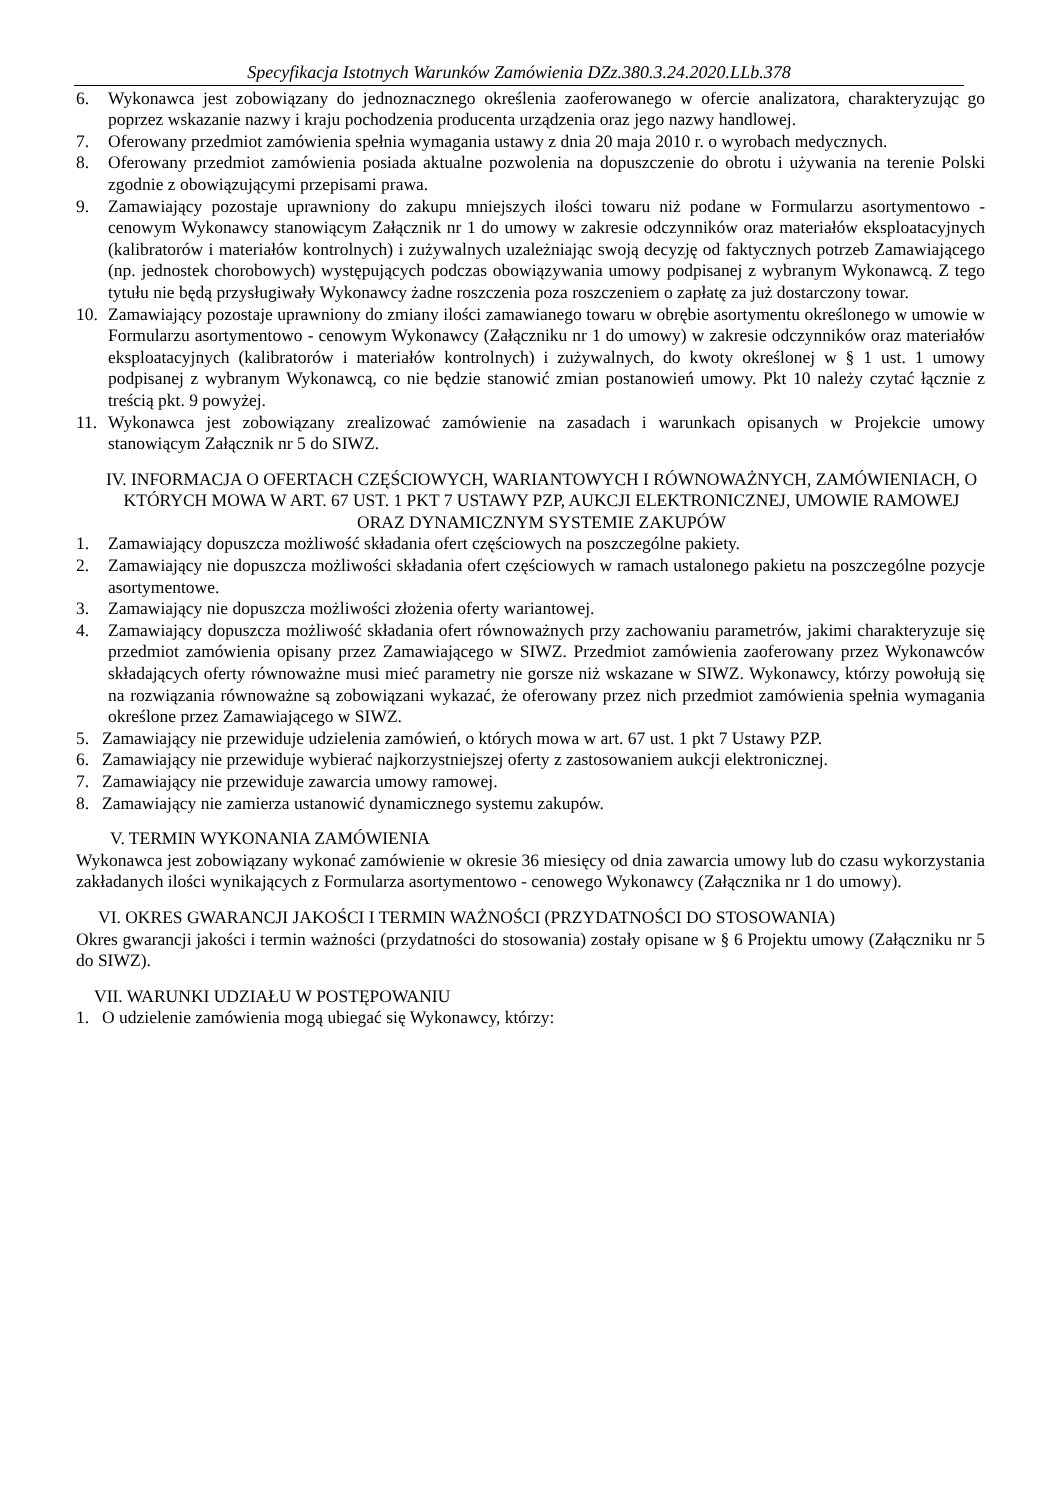Specyfikacja Istotnych Warunków Zamówienia DZz.380.3.24.2020.LLb.378
6. Wykonawca jest zobowiązany do jednoznacznego określenia zaoferowanego w ofercie analizatora, charakteryzując go poprzez wskazanie nazwy i kraju pochodzenia producenta urządzenia oraz jego nazwy handlowej.
7. Oferowany przedmiot zamówienia spełnia wymagania ustawy z dnia 20 maja 2010 r. o wyrobach medycznych.
8. Oferowany przedmiot zamówienia posiada aktualne pozwolenia na dopuszczenie do obrotu i używania na terenie Polski zgodnie z obowiązującymi przepisami prawa.
9. Zamawiający pozostaje uprawniony do zakupu mniejszych ilości towaru niż podane w Formularzu asortymentowo - cenowym Wykonawcy stanowiącym Załącznik nr 1 do umowy w zakresie odczynników oraz materiałów eksploatacyjnych (kalibratorów i materiałów kontrolnych) i zużywalnych uzależniając swoją decyzję od faktycznych potrzeb Zamawiającego (np. jednostek chorobowych) występujących podczas obowiązywania umowy podpisanej z wybranym Wykonawcą. Z tego tytułu nie będą przysługiwały Wykonawcy żadne roszczenia poza roszczeniem o zapłatę za już dostarczony towar.
10. Zamawiający pozostaje uprawniony do zmiany ilości zamawianego towaru w obrębie asortymentu określonego w umowie w Formularzu asortymentowo - cenowym Wykonawcy (Załączniku nr 1 do umowy) w zakresie odczynników oraz materiałów eksploatacyjnych (kalibratorów i materiałów kontrolnych) i zużywalnych, do kwoty określonej w § 1 ust. 1 umowy podpisanej z wybranym Wykonawcą, co nie będzie stanowić zmian postanowień umowy. Pkt 10 należy czytać łącznie z treścią pkt. 9 powyżej.
11. Wykonawca jest zobowiązany zrealizować zamówienie na zasadach i warunkach opisanych w Projekcie umowy stanowiącym Załącznik nr 5 do SIWZ.
IV. INFORMACJA O OFERTACH CZĘŚCIOWYCH, WARIANTOWYCH I RÓWNOWAŻNYCH, ZAMÓWIENIACH, O KTÓRYCH MOWA W ART. 67 UST. 1 PKT 7 USTAWY PZP, AUKCJI ELEKTRONICZNEJ, UMOWIE RAMOWEJ ORAZ DYNAMICZNYM SYSTEMIE ZAKUPÓW
1. Zamawiający dopuszcza możliwość składania ofert częściowych na poszczególne pakiety.
2. Zamawiający nie dopuszcza możliwości składania ofert częściowych w ramach ustalonego pakietu na poszczególne pozycje asortymentowe.
3. Zamawiający nie dopuszcza możliwości złożenia oferty wariantowej.
4. Zamawiający dopuszcza możliwość składania ofert równoważnych przy zachowaniu parametrów, jakimi charakteryzuje się przedmiot zamówienia opisany przez Zamawiającego w SIWZ. Przedmiot zamówienia zaoferowany przez Wykonawców składających oferty równoważne musi mieć parametry nie gorsze niż wskazane w SIWZ. Wykonawcy, którzy powołują się na rozwiązania równoważne są zobowiązani wykazać, że oferowany przez nich przedmiot zamówienia spełnia wymagania określone przez Zamawiającego w SIWZ.
5. Zamawiający nie przewiduje udzielenia zamówień, o których mowa w art. 67 ust. 1 pkt 7 Ustawy PZP.
6. Zamawiający nie przewiduje wybierać najkorzystniejszej oferty z zastosowaniem aukcji elektronicznej.
7. Zamawiający nie przewiduje zawarcia umowy ramowej.
8. Zamawiający nie zamierza ustanowić dynamicznego systemu zakupów.
V. TERMIN WYKONANIA ZAMÓWIENIA
Wykonawca jest zobowiązany wykonać zamówienie w okresie 36 miesięcy od dnia zawarcia umowy lub do czasu wykorzystania zakładanych ilości wynikających z Formularza asortymentowo - cenowego Wykonawcy (Załącznika nr 1 do umowy).
VI. OKRES GWARANCJI JAKOŚCI I TERMIN WAŻNOŚCI (PRZYDATNOŚCI DO STOSOWANIA)
Okres gwarancji jakości i termin ważności (przydatności do stosowania) zostały opisane w § 6 Projektu umowy (Załączniku nr 5 do SIWZ).
VII. WARUNKI UDZIAŁU W POSTĘPOWANIU
1. O udzielenie zamówienia mogą ubiegać się Wykonawcy, którzy: